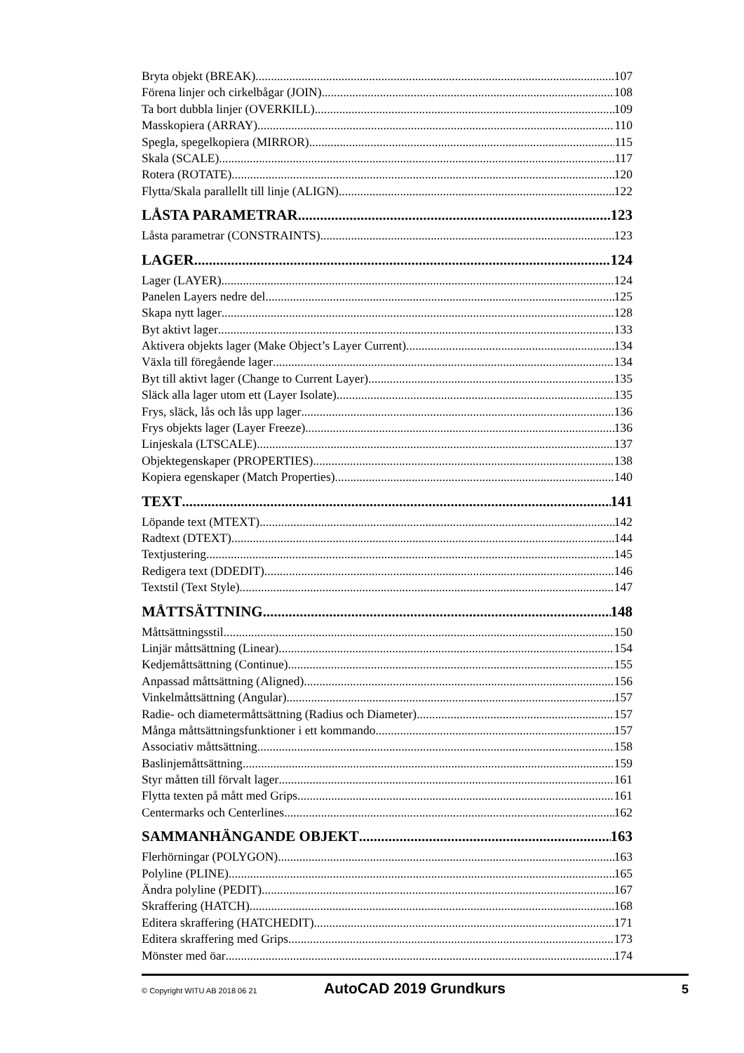Bryta objekt (BREAK) 107
Förena linjer och cirkelbågar (JOIN) 108
Ta bort dubbla linjer (OVERKILL) 109
Masskopiera (ARRAY) 110
Spegla, spegelkopiera (MIRROR) 115
Skala (SCALE) 117
Rotera (ROTATE) 120
Flytta/Skala parallellt till linje (ALIGN) 122
LÅSTA PARAMETRAR 123
Låsta parametrar (CONSTRAINTS) 123
LAGER 124
Lager (LAYER) 124
Panelen Layers nedre del 125
Skapa nytt lager 128
Byt aktivt lager 133
Aktivera objekts lager (Make Object’s Layer Current) 134
Växla till föregående lager 134
Byt till aktivt lager (Change to Current Layer) 135
Släck alla lager utom ett (Layer Isolate) 135
Frys, släck, lås och lås upp lager 136
Frys objekts lager (Layer Freeze) 136
Linjeskala (LTSCALE) 137
Objektegenskaper (PROPERTIES) 138
Kopiera egenskaper (Match Properties) 140
TEXT 141
Löpande text (MTEXT) 142
Radtext (DTEXT) 144
Textjustering 145
Redigera text (DDEDIT) 146
Textstil (Text Style) 147
MÅTTSÄTTNING 148
Måttsättningsstil 150
Linjär måttsättning (Linear) 154
Kedjemåttsättning (Continue) 155
Anpassad måttsättning (Aligned) 156
Vinkelmåttsättning (Angular) 157
Radie- och diametermåttsättning (Radius och Diameter) 157
Många måttsättningsfunktioner i ett kommando 157
Associativ måttsättning 158
Baslinjemåttsättning 159
Styr måtten till förvalt lager 161
Flytta texten på mått med Grips 161
Centermarks och Centerlines 162
SAMMANHÄNGANDE OBJEKT 163
Flerhörningar (POLYGON) 163
Polyline (PLINE) 165
Ändra polyline (PEDIT) 167
Skraffering (HATCH) 168
Editera skraffering (HATCHEDIT) 171
Editera skraffering med Grips 173
Mönster med öar 174
© Copyright WITU AB 2018 06 21 AutoCAD 2019 Grundkurs 5